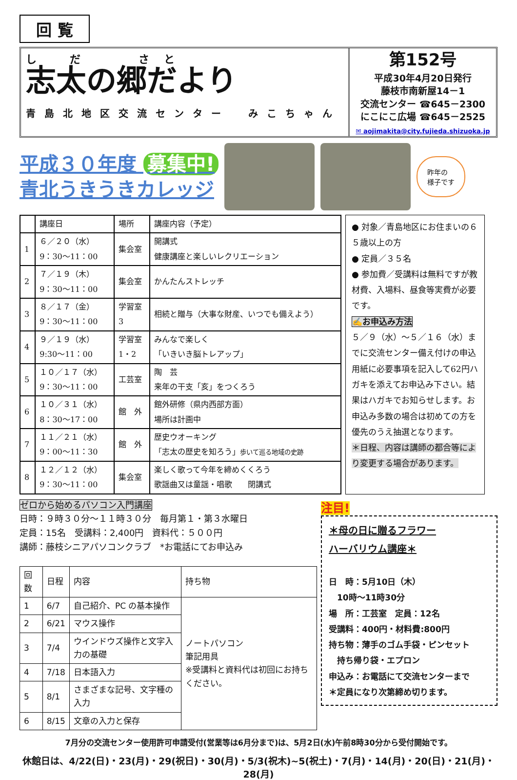回 覧
し だ　 さと
志太の郷だより
青島北地区交流センター　みこちゃん
第152号
平成30年4月20日発行
藤枝市南新屋14－1
交流センター ☎645－2300
にこにこ広場 ☎645－2525
✉ aojimakita@city.fujieda.shizuoka.jp
平成３０年度 募集中!
青北うきうきカレッジ
昨年の
様子です
| | 講座日 | 場所 | 講座内容（予定） |
| --- | --- | --- | --- |
| 1 | ６／２０（水） 9：30～11：00 | 集会室 | 開講式 健康講座と楽しいレクリエーション |
| 2 | ７／１９（木） 9：30～11：00 | 集会室 | かんたんストレッチ |
| 3 | ８／１７（金） 9：30～11：00 | 学習室 3 | 相続と贈与（大事な財産、いつでも備えよう） |
| 4 | ９／１９（水） 9:30～11：00 | 学習室 1・2 | みんなで楽しく 「いきいき脳トレアップ」 |
| 5 | １０／１７（水） 9：30～11：00 | 工芸室 | 陶 芸 来年の干支「亥」をつくろう |
| 6 | １０／３１（水） 8：30～17：00 | 館 外 | 館外研修（県内西部方面） 場所は計画中 |
| 7 | １１／２１（水） 9：00～11：30 | 館 外 | 歴史ウオーキング 「志太の歴史を知ろう」 歩いて巡る地域の史跡 |
| 8 | １２／１２（水） 9：30～11：00 | 集会室 | 楽しく歌って今年を締めくくろう 歌謡曲又は童謡・唱歌 閉講式 |
● 対象／青島地区にお住まいの６５歳以上の方
● 定員／３５名
● 参加費／受講料は無料ですが教材費、入場料、昼食等実費が必要です。
✍お申込み方法
５／９（水）～５／１６（水）までに交流センター備え付けの申込用紙に必要事項を記入して62円ハガキを添えてお申込み下さい。結果はハガキでお知らせします。お申込み多数の場合は初めての方を優先のうえ抽選となります。
＊日程、内容は講師の都合等により変更する場合があります。
ゼロから始めるパソコン入門講座
日時：９時３０分～１１時３０分　毎月第１・第３水曜日
定員：15名　受講料：2,400円　資料代：５００円
講師：藤枝シニアパソコンクラブ　*お電話にてお申込み
| 回数 | 日程 | 内容 | 持ち物 |
| 1 | 6/7 | 自己紹介、PC の基本操作 | ノートパソコン 筆記用具 ※受講料と資料代は初回にお持ちください。 |
| 2 | 6/21 | マウス操作 | |
| 3 | 7/4 | ウインドウズ操作と文字入力の基礎 | |
| 4 | 7/18 | 日本語入力 | |
| 5 | 8/1 | さまざまな記号、文字種の入力 | |
| 6 | 8/15 | 文章の入力と保存 | |
注目!
＊母の日に贈るフラワー
ハーバリウム講座＊
日　時：5月10日（木）
　10時～11時30分
場　所：工芸室　定員：12名
受講料：400円・材料費:800円
持ち物：薄手のゴム手袋・ピンセット
　持ち帰り袋・エプロン
申込み：お電話にて交流センターまで
＊定員になり次第締め切ります。
7月分の交流センター使用許可申請受付(営業等は6月分まで)は、5月2日(水)午前8時30分から受付開始です。
休館日は、4/22(日)・23(月)・29(祝日)・30(月)・5/3(祝木)~5(祝土)・7(月)・14(月)・20(日)・21(月)・28(月)